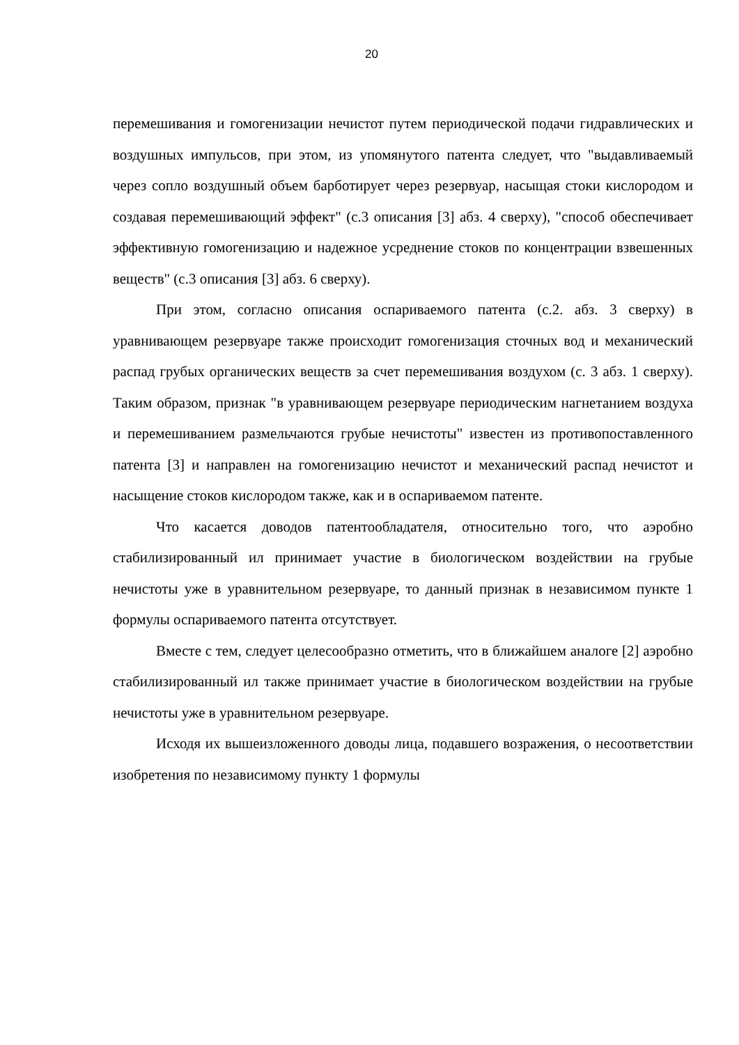20
перемешивания и гомогенизации нечистот путем периодической подачи гидравлических и воздушных импульсов, при этом, из упомянутого патента следует, что "выдавливаемый через сопло воздушный объем барботирует через резервуар, насыщая стоки кислородом и создавая перемешивающий эффект" (с.3 описания [3] абз. 4 сверху), "способ обеспечивает эффективную гомогенизацию и надежное усреднение стоков по концентрации взвешенных веществ" (с.3 описания [3] абз. 6 сверху).
При этом, согласно описания оспариваемого патента (с.2. абз. 3 сверху) в уравнивающем резервуаре также происходит гомогенизация сточных вод и механический распад грубых органических веществ за счет перемешивания воздухом (с. 3 абз. 1 сверху). Таким образом, признак "в уравнивающем резервуаре периодическим нагнетанием воздуха и перемешиванием размельчаются грубые нечистоты" известен из противопоставленного патента [3] и направлен на гомогенизацию нечистот и механический распад нечистот и насыщение стоков кислородом также, как и в оспариваемом патенте.
Что касается доводов патентообладателя, относительно того, что аэробно стабилизированный ил принимает участие в биологическом воздействии на грубые нечистоты уже в уравнительном резервуаре, то данный признак в независимом пункте 1 формулы оспариваемого патента отсутствует.
Вместе с тем, следует целесообразно отметить, что в ближайшем аналоге [2] аэробно стабилизированный ил также принимает участие в биологическом воздействии на грубые нечистоты уже в уравнительном резервуаре.
Исходя их вышеизложенного доводы лица, подавшего возражения, о несоответствии изобретения по независимому пункту 1 формулы